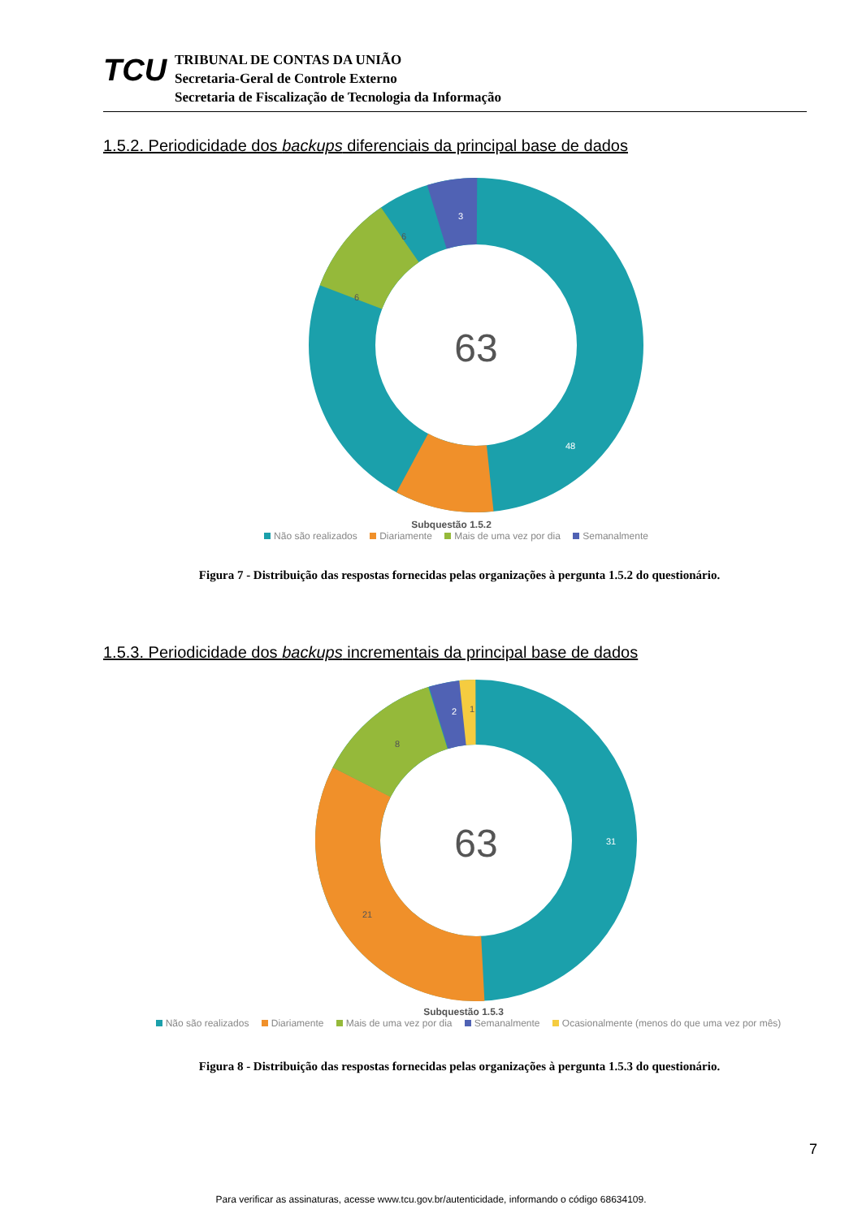TCU
TRIBUNAL DE CONTAS DA UNIÃO
Secretaria-Geral de Controle Externo
Secretaria de Fiscalização de Tecnologia da Informação
1.5.2. Periodicidade dos backups diferenciais da principal base de dados
63
3
6
6
48
Subquestão 1.5.2
Não são realizados Diariamente Mais de uma vez por dia Semanalmente
Figura 7 - Distribuição das respostas fornecidas pelas organizações à pergunta 1.5.2 do questionário.
1.5.3. Periodicidade dos backups incrementais da principal base de dados
63
31
21
8
2
1
Subquestão 1.5.3
Não são realizados Diariamente Mais de uma vez por dia Semanalmente Ocasionalmente (menos do que uma vez por mês)
Figura 8 - Distribuição das respostas fornecidas pelas organizações à pergunta 1.5.3 do questionário.
7
Para verificar as assinaturas, acesse www.tcu.gov.br/autenticidade, informando o código 68634109.